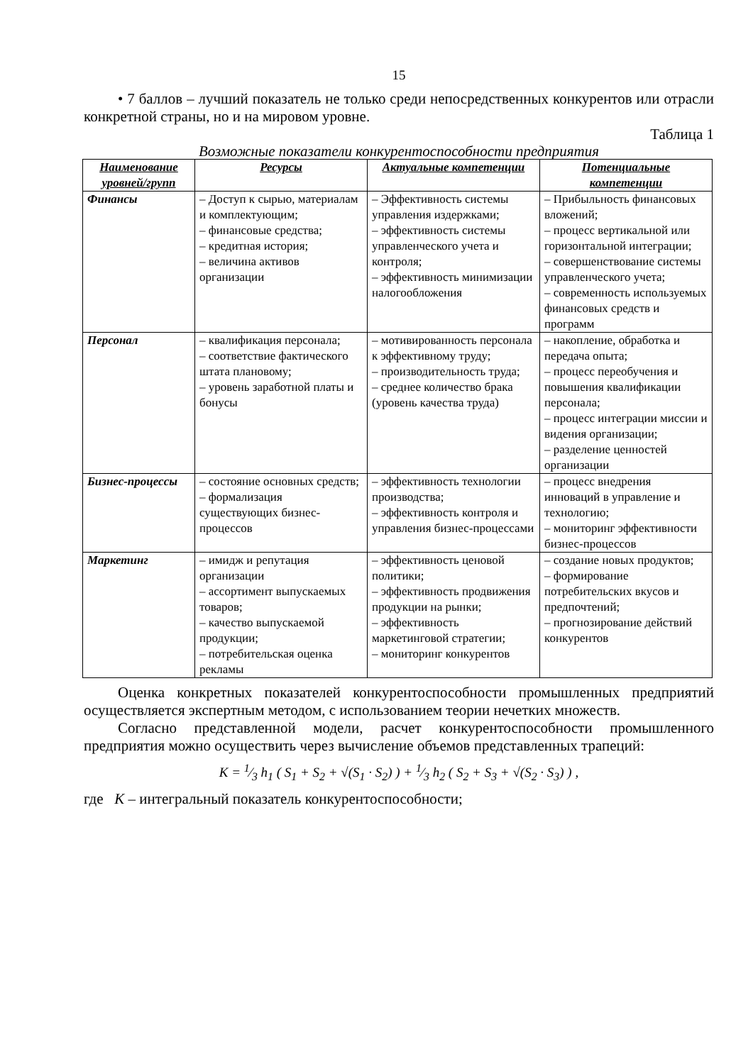15
• 7 баллов – лучший показатель не только среди непосредственных конкурентов или отрасли конкретной страны, но и на мировом уровне.
Таблица 1
Возможные показатели конкурентоспособности предприятия
| Наименование уровней/групп | Ресурсы | Актуальные компетенции | Потенциальные компетенции |
| --- | --- | --- | --- |
| Финансы | – Доступ к сырью, материалам и комплектующим; – финансовые средства; – кредитная история; – величина активов организации | – Эффективность системы управления издержками; – эффективность системы управленческого учета и контроля; – эффективность минимизации налогообложения | – Прибыльность финансовых вложений; – процесс вертикальной или горизонтальной интеграции; – совершенствование системы управленческого учета; – современность используемых финансовых средств и программ |
| Персонал | – квалификация персонала; – соответствие фактического штата плановому; – уровень заработной платы и бонусы | – мотивированность персонала к эффективному труду; – производительность труда; – среднее количество брака (уровень качества труда) | – накопление, обработка и передача опыта; – процесс переобучения и повышения квалификации персонала; – процесс интеграции миссии и видения организации; – разделение ценностей организации |
| Бизнес-процессы | – состояние основных средств; – формализация существующих бизнес-процессов | – эффективность технологии производства; – эффективность контроля и управления бизнес-процессами | – процесс внедрения инноваций в управление и технологию; – мониторинг эффективности бизнес-процессов |
| Маркетинг | – имидж и репутация организации – ассортимент выпускаемых товаров; – качество выпускаемой продукции; – потребительская оценка рекламы | – эффективность ценовой политики; – эффективность продвижения продукции на рынки; – эффективность маркетинговой стратегии; – мониторинг конкурентов | – создание новых продуктов; – формирование потребительских вкусов и предпочтений; – прогнозирование действий конкурентов |
Оценка конкретных показателей конкурентоспособности промышленных предприятий осуществляется экспертным методом, с использованием теории нечетких множеств.
Согласно представленной модели, расчет конкурентоспособности промышленного предприятия можно осуществить через вычисление объемов представленных трапеций:
K = 1⁄3 h<sub>1</sub> ( S<sub>1</sub> + S<sub>2</sub> + √(S<sub>1</sub> · S<sub>2</sub>) ) + 1⁄3 h<sub>2</sub> ( S<sub>2</sub> + S<sub>3</sub> + √(S<sub>2</sub> · S<sub>3</sub>) ) ,
где K – интегральный показатель конкурентоспособности;